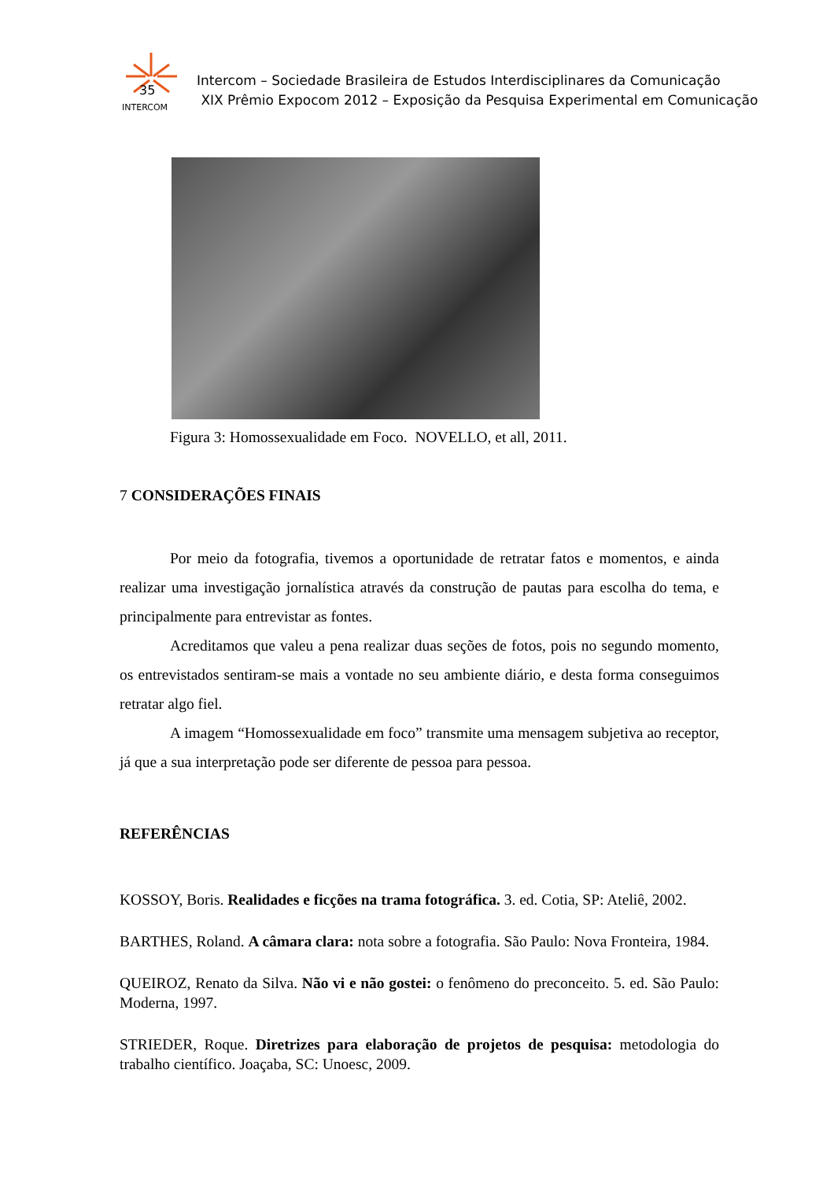35
INTERCOM
Intercom – Sociedade Brasileira de Estudos Interdisciplinares da Comunicação
XIX Prêmio Expocom 2012 – Exposição da Pesquisa Experimental em Comunicação
Figura 3: Homossexualidade em Foco. NOVELLO, et all, 2011.
7 CONSIDERAÇÕES FINAIS
Por meio da fotografia, tivemos a oportunidade de retratar fatos e momentos, e ainda realizar uma investigação jornalística através da construção de pautas para escolha do tema, e principalmente para entrevistar as fontes.
Acreditamos que valeu a pena realizar duas seções de fotos, pois no segundo momento, os entrevistados sentiram-se mais a vontade no seu ambiente diário, e desta forma conseguimos retratar algo fiel.
A imagem “Homossexualidade em foco” transmite uma mensagem subjetiva ao receptor, já que a sua interpretação pode ser diferente de pessoa para pessoa.
REFERÊNCIAS
KOSSOY, Boris. Realidades e ficções na trama fotográfica. 3. ed. Cotia, SP: Ateliê, 2002.
BARTHES, Roland. A câmara clara: nota sobre a fotografia. São Paulo: Nova Fronteira, 1984.
QUEIROZ, Renato da Silva. Não vi e não gostei: o fenômeno do preconceito. 5. ed. São Paulo: Moderna, 1997.
STRIEDER, Roque. Diretrizes para elaboração de projetos de pesquisa: metodologia do trabalho científico. Joaçaba, SC: Unoesc, 2009.